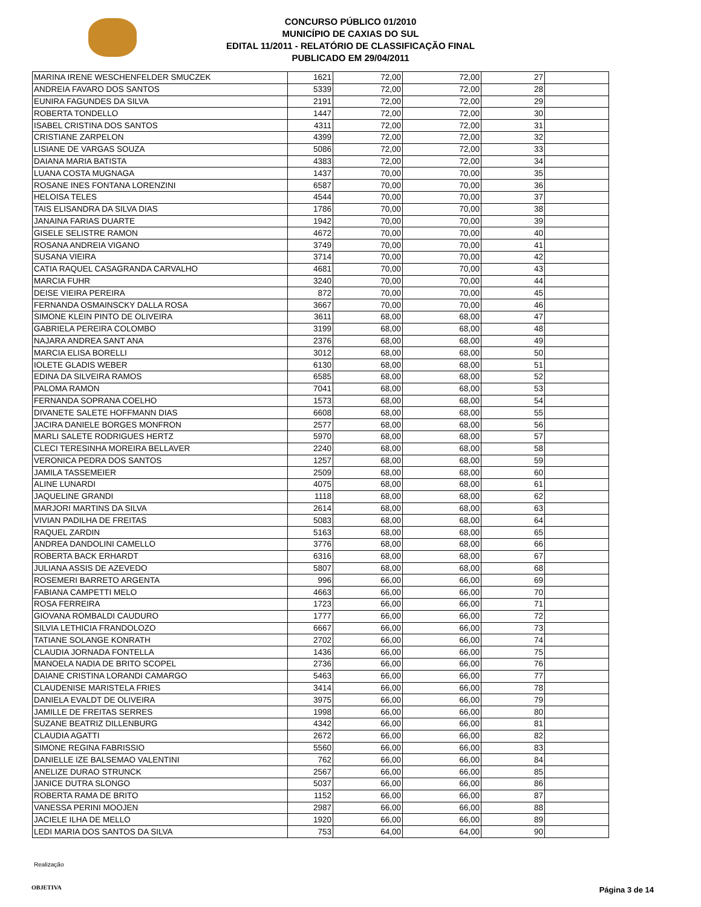CONCURSO PÚBLICO 01/2010
MUNICÍPIO DE CAXIAS DO SUL
EDITAL 11/2011 - RELATÓRIO DE CLASSIFICAÇÃO FINAL
PUBLICADO EM 29/04/2011
| MARINA IRENE WESCHENFELDER SMUCZEK | 1621 | 72,00 | 72,00 | 27 | |
| ANDREIA FAVARO DOS SANTOS | 5339 | 72,00 | 72,00 | 28 | |
| EUNIRA FAGUNDES DA SILVA | 2191 | 72,00 | 72,00 | 29 | |
| ROBERTA TONDELLO | 1447 | 72,00 | 72,00 | 30 | |
| ISABEL CRISTINA DOS SANTOS | 4311 | 72,00 | 72,00 | 31 | |
| CRISTIANE ZARPELON | 4399 | 72,00 | 72,00 | 32 | |
| LISIANE DE VARGAS SOUZA | 5086 | 72,00 | 72,00 | 33 | |
| DAIANA MARIA BATISTA | 4383 | 72,00 | 72,00 | 34 | |
| LUANA COSTA MUGNAGA | 1437 | 70,00 | 70,00 | 35 | |
| ROSANE INES FONTANA LORENZINI | 6587 | 70,00 | 70,00 | 36 | |
| HELOISA TELES | 4544 | 70,00 | 70,00 | 37 | |
| TAIS ELISANDRA DA SILVA DIAS | 1786 | 70,00 | 70,00 | 38 | |
| JANAINA FARIAS DUARTE | 1942 | 70,00 | 70,00 | 39 | |
| GISELE SELISTRE RAMON | 4672 | 70,00 | 70,00 | 40 | |
| ROSANA ANDREIA VIGANO | 3749 | 70,00 | 70,00 | 41 | |
| SUSANA VIEIRA | 3714 | 70,00 | 70,00 | 42 | |
| CATIA RAQUEL CASAGRANDA CARVALHO | 4681 | 70,00 | 70,00 | 43 | |
| MARCIA FUHR | 3240 | 70,00 | 70,00 | 44 | |
| DEISE VIEIRA PEREIRA | 872 | 70,00 | 70,00 | 45 | |
| FERNANDA OSMAINSCKY DALLA ROSA | 3667 | 70,00 | 70,00 | 46 | |
| SIMONE KLEIN PINTO DE OLIVEIRA | 3611 | 68,00 | 68,00 | 47 | |
| GABRIELA PEREIRA COLOMBO | 3199 | 68,00 | 68,00 | 48 | |
| NAJARA ANDREA SANT ANA | 2376 | 68,00 | 68,00 | 49 | |
| MARCIA ELISA BORELLI | 3012 | 68,00 | 68,00 | 50 | |
| IOLETE GLADIS WEBER | 6130 | 68,00 | 68,00 | 51 | |
| EDINA DA SILVEIRA RAMOS | 6585 | 68,00 | 68,00 | 52 | |
| PALOMA RAMON | 7041 | 68,00 | 68,00 | 53 | |
| FERNANDA SOPRANA COELHO | 1573 | 68,00 | 68,00 | 54 | |
| DIVANETE SALETE HOFFMANN DIAS | 6608 | 68,00 | 68,00 | 55 | |
| JACIRA DANIELE BORGES MONFRON | 2577 | 68,00 | 68,00 | 56 | |
| MARLI SALETE RODRIGUES HERTZ | 5970 | 68,00 | 68,00 | 57 | |
| CLECI TERESINHA MOREIRA BELLAVER | 2240 | 68,00 | 68,00 | 58 | |
| VERONICA PEDRA DOS SANTOS | 1257 | 68,00 | 68,00 | 59 | |
| JAMILA TASSEMEIER | 2509 | 68,00 | 68,00 | 60 | |
| ALINE LUNARDI | 4075 | 68,00 | 68,00 | 61 | |
| JAQUELINE GRANDI | 1118 | 68,00 | 68,00 | 62 | |
| MARJORI MARTINS DA SILVA | 2614 | 68,00 | 68,00 | 63 | |
| VIVIAN PADILHA DE FREITAS | 5083 | 68,00 | 68,00 | 64 | |
| RAQUEL ZARDIN | 5163 | 68,00 | 68,00 | 65 | |
| ANDREA DANDOLINI CAMELLO | 3776 | 68,00 | 68,00 | 66 | |
| ROBERTA BACK ERHARDT | 6316 | 68,00 | 68,00 | 67 | |
| JULIANA ASSIS DE AZEVEDO | 5807 | 68,00 | 68,00 | 68 | |
| ROSEMERI BARRETO ARGENTA | 996 | 66,00 | 66,00 | 69 | |
| FABIANA CAMPETTI MELO | 4663 | 66,00 | 66,00 | 70 | |
| ROSA FERREIRA | 1723 | 66,00 | 66,00 | 71 | |
| GIOVANA ROMBALDI CAUDURO | 1777 | 66,00 | 66,00 | 72 | |
| SILVIA LETHICIA FRANDOLOZO | 6667 | 66,00 | 66,00 | 73 | |
| TATIANE SOLANGE KONRATH | 2702 | 66,00 | 66,00 | 74 | |
| CLAUDIA JORNADA FONTELLA | 1436 | 66,00 | 66,00 | 75 | |
| MANOELA NADIA DE BRITO SCOPEL | 2736 | 66,00 | 66,00 | 76 | |
| DAIANE CRISTINA LORANDI CAMARGO | 5463 | 66,00 | 66,00 | 77 | |
| CLAUDENISE MARISTELA FRIES | 3414 | 66,00 | 66,00 | 78 | |
| DANIELA EVALDT DE OLIVEIRA | 3975 | 66,00 | 66,00 | 79 | |
| JAMILLE DE FREITAS SERRES | 1998 | 66,00 | 66,00 | 80 | |
| SUZANE BEATRIZ DILLENBURG | 4342 | 66,00 | 66,00 | 81 | |
| CLAUDIA AGATTI | 2672 | 66,00 | 66,00 | 82 | |
| SIMONE REGINA FABRISSIO | 5560 | 66,00 | 66,00 | 83 | |
| DANIELLE IZE BALSEMAO VALENTINI | 762 | 66,00 | 66,00 | 84 | |
| ANELIZE DURAO STRUNCK | 2567 | 66,00 | 66,00 | 85 | |
| JANICE DUTRA SLONGO | 5037 | 66,00 | 66,00 | 86 | |
| ROBERTA RAMA DE BRITO | 1152 | 66,00 | 66,00 | 87 | |
| VANESSA PERINI MOOJEN | 2987 | 66,00 | 66,00 | 88 | |
| JACIELE ILHA DE MELLO | 1920 | 66,00 | 66,00 | 89 | |
| LEDI MARIA DOS SANTOS DA SILVA | 753 | 64,00 | 64,00 | 90 | |
Realização
OBJETIVA Página 3 de 14